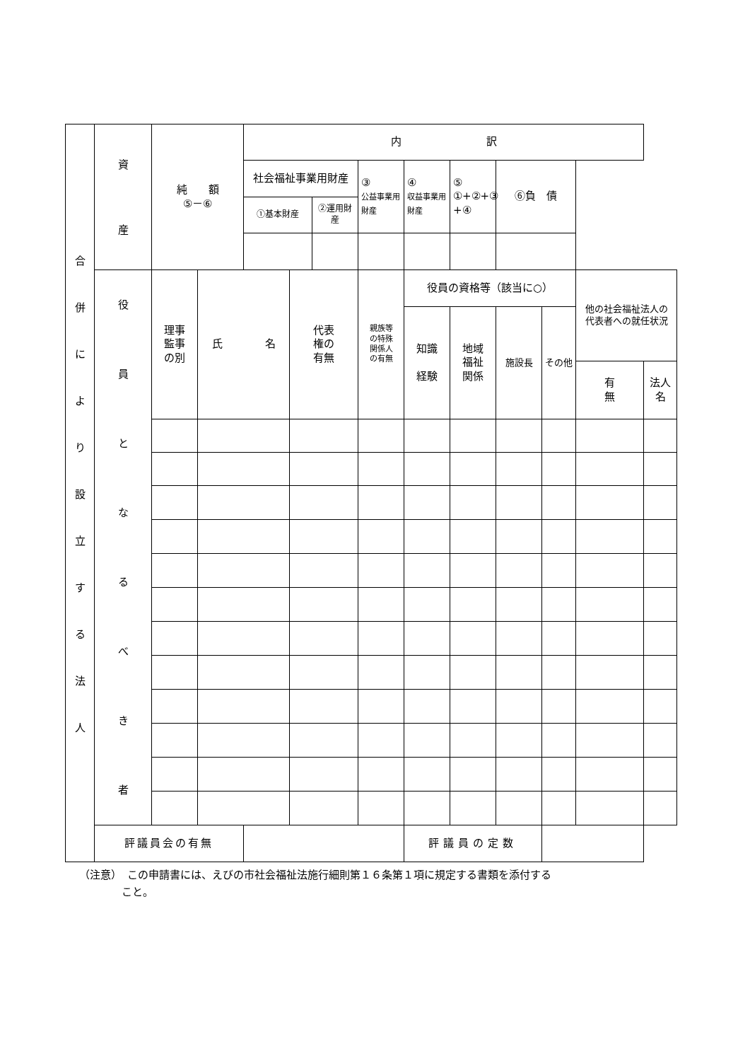| 合 併 に よ り 設 立 す る 法 人 | 資 産 | 純 額 ⑤－⑥ | | 内 訳 | | | | | | | | | |
| | | | | 社会福祉事業用財産 | | | ③ 公益事業用財産 | ④ 収益事業用財産 | ⑤ ①+②+③ +④ | ⑥負 債 | | | |
| | | | | ①基本財産 | | ②運用財産 | | | | | | | |
| | 役 員 と な る べ き 者 | 理事 監事 の別 | 氏 名 | | 代表 権の 有無 | | 親族等 の特殊 関係人 の有無 | 役員の資格等（該当に○） | | | | 他の社会福祉法人の 代表者への就任状況 | |
| | | | | | | | | 知識 経験 | 地域 福祉 関係 | 施設長 | その他 | | |
| | | | | | | | | | | | | 有 無 | 法人名 |
| | 評議員会の有無 | | | | | | | 評議員の定数 | | | | | |
（注意）　この申請書には、えびの市社会福祉法施行細則第１６条第１項に規定する書類を添付する
　　　　こと。